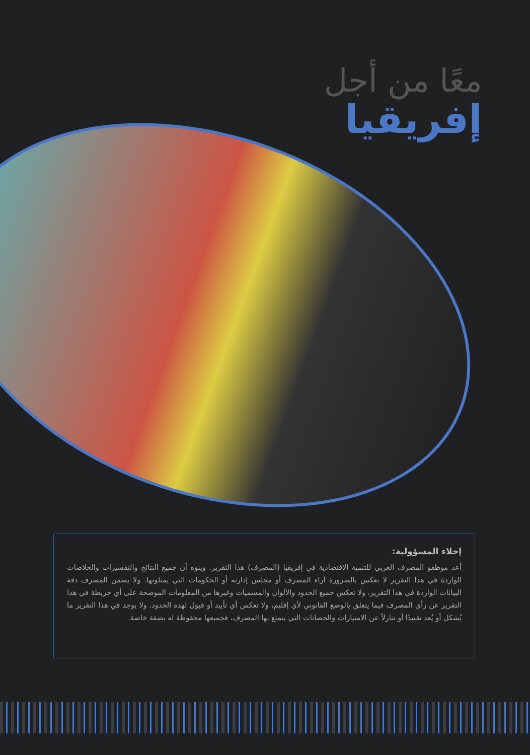معًا من أجل
إفريقيا
إخلاء المسؤولية:
أعد موظفو المصرف العربي للتنمية الاقتصادية في إفريقيا (المصرف) هذا التقرير. وينوه أن جميع النتائج والتفسيرات والخلاصات الواردة في هذا التقرير لا تعكس بالضرورة آراء المصرف أو مجلس إدارته أو الحكومات التي يمثلونها. ولا يضمن المصرف دقة البيانات الواردة في هذا التقرير، ولا تعكس جميع الحدود والألوان والمسميات وغيرها من المعلومات الموضحة على أي خريطة في هذا التقرير عن رأي المصرف فيما يتعلق بالوضع القانوني لأي إقليم، ولا تعكس أي تأييد أو قبول لهذه الحدود. ولا يوجد في هذا التقرير ما يُشكل أو يُعد تقييدًا أو تنازلاً عن الامتيازات والحصانات التي يتمتع بها المصرف، فجميعها محفوظة له بصفة خاصة.